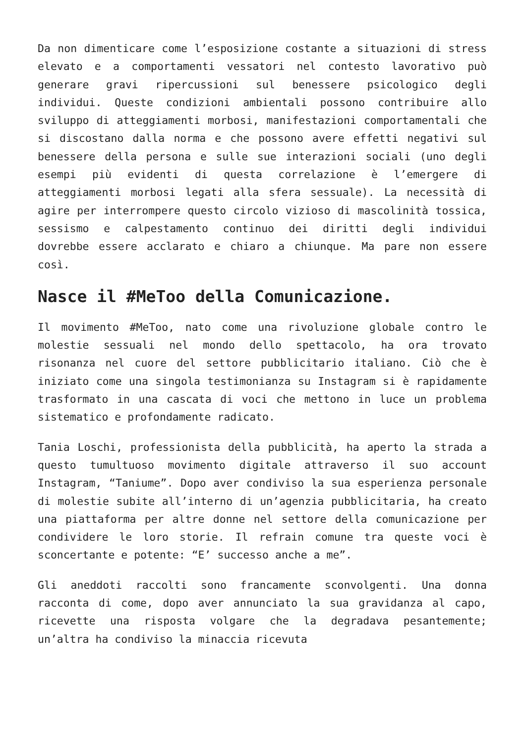Da non dimenticare come l’esposizione costante a situazioni di stress elevato e a comportamenti vessatori nel contesto lavorativo può generare gravi ripercussioni sul benessere psicologico degli individui. Queste condizioni ambientali possono contribuire allo sviluppo di atteggiamenti morbosi, manifestazioni comportamentali che si discostano dalla norma e che possono avere effetti negativi sul benessere della persona e sulle sue interazioni sociali (uno degli esempi più evidenti di questa correlazione è l’emergere di atteggiamenti morbosi legati alla sfera sessuale). La necessità di agire per interrompere questo circolo vizioso di mascolinità tossica, sessismo e calpestamento continuo dei diritti degli individui dovrebbe essere acclarato e chiaro a chiunque. Ma pare non essere così.
Nasce il #MeToo della Comunicazione.
Il movimento #MeToo, nato come una rivoluzione globale contro le molestie sessuali nel mondo dello spettacolo, ha ora trovato risonanza nel cuore del settore pubblicitario italiano. Ciò che è iniziato come una singola testimonianza su Instagram si è rapidamente trasformato in una cascata di voci che mettono in luce un problema sistematico e profondamente radicato.
Tania Loschi, professionista della pubblicità, ha aperto la strada a questo tumultuoso movimento digitale attraverso il suo account Instagram, “Taniume”. Dopo aver condiviso la sua esperienza personale di molestie subite all’interno di un’agenzia pubblicitaria, ha creato una piattaforma per altre donne nel settore della comunicazione per condividere le loro storie. Il refrain comune tra queste voci è sconcertante e potente: “E’ successo anche a me”.
Gli aneddoti raccolti sono francamente sconvolgenti. Una donna racconta di come, dopo aver annunciato la sua gravidanza al capo, ricevette una risposta volgare che la degradava pesantemente; un’altra ha condiviso la minaccia ricevuta